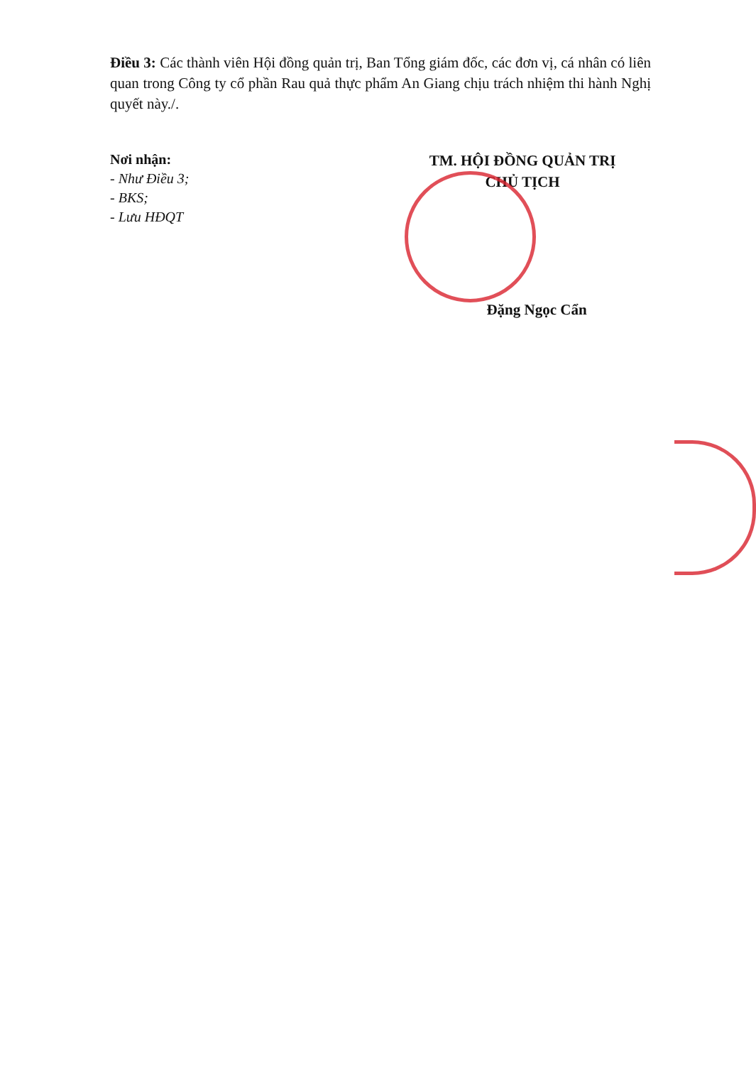Điều 3: Các thành viên Hội đồng quản trị, Ban Tổng giám đốc, các đơn vị, cá nhân có liên quan trong Công ty cổ phần Rau quả thực phẩm An Giang chịu trách nhiệm thi hành Nghị quyết này./.
Nơi nhận:
- Như Điều 3;
- BKS;
- Lưu HĐQT
TM. HỘI ĐỒNG QUẢN TRỊ
CHỦ TỊCH
Đặng Ngọc Cẩn